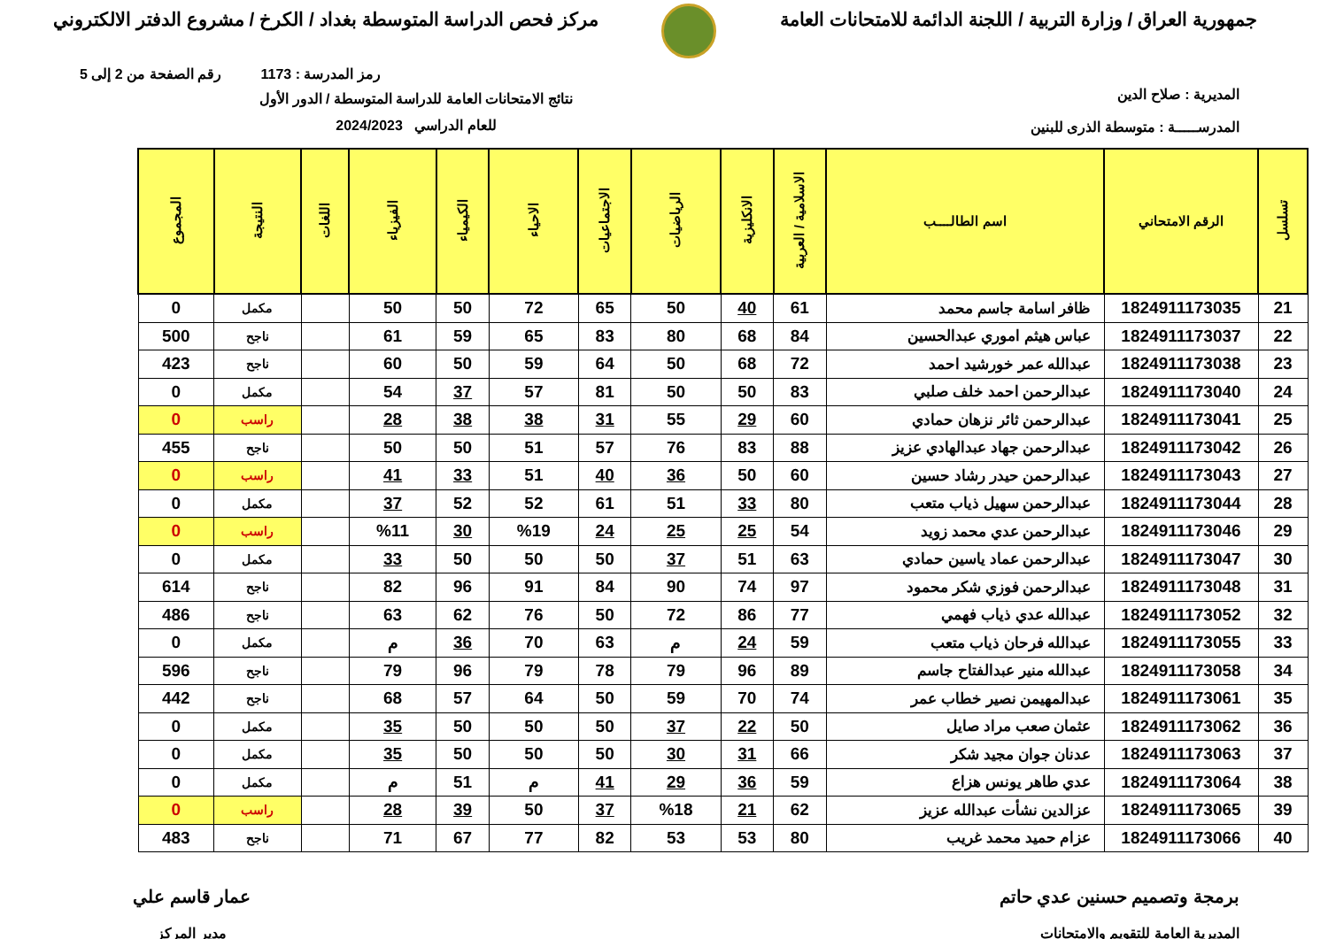جمهورية العراق / وزارة التربية / اللجنة الدائمة للامتحانات العامة
مركز فحص الدراسة المتوسطة بغداد / الكرخ / مشروع الدفتر الالكتروني
رمز المدرسة : 1173 رقم الصفحة من 2 إلى 5
المديرية : صلاح الدين
المدرســـــة : متوسطة الذرى للبنين
نتائج الامتحانات العامة للدراسة المتوسطة / الدور الأول
للعام الدراسي 2024/2023
| تسلسل | الرقم الامتحاني | اسم الطالــــب | الاسلامية / العربية | الانكليزية | الرياضيات | الاجتماعيات | الاحياء | الكيمياء | الفيزياء | اللغات | النتيجة | المجموع |
| --- | --- | --- | --- | --- | --- | --- | --- | --- | --- | --- | --- | --- |
| 21 | 1824911173035 | ظافر اسامة جاسم محمد | 61 | 40 | 50 | 65 | 72 | 50 | 50 | | مكمل | 0 |
| 22 | 1824911173037 | عباس هيثم اموري عبدالحسين | 84 | 68 | 80 | 83 | 65 | 59 | 61 | | ناجح | 500 |
| 23 | 1824911173038 | عبدالله عمر خورشيد احمد | 72 | 68 | 50 | 64 | 59 | 50 | 60 | | ناجح | 423 |
| 24 | 1824911173040 | عبدالرحمن احمد خلف صلبي | 83 | 50 | 50 | 81 | 57 | 37 | 54 | | مكمل | 0 |
| 25 | 1824911173041 | عبدالرحمن ثائر نزهان حمادي | 60 | 29 | 55 | 31 | 38 | 38 | 28 | | راسب | 0 |
| 26 | 1824911173042 | عبدالرحمن جهاد عبدالهادي عزيز | 88 | 83 | 76 | 57 | 51 | 50 | 50 | | ناجح | 455 |
| 27 | 1824911173043 | عبدالرحمن حيدر رشاد حسين | 60 | 50 | 36 | 40 | 51 | 33 | 41 | | راسب | 0 |
| 28 | 1824911173044 | عبدالرحمن سهيل ذياب متعب | 80 | 33 | 51 | 61 | 52 | 52 | 37 | | مكمل | 0 |
| 29 | 1824911173046 | عبدالرحمن عدي محمد زويد | 54 | 25 | 25 | 24 | %19 | 30 | %11 | | راسب | 0 |
| 30 | 1824911173047 | عبدالرحمن عماد ياسين حمادي | 63 | 51 | 37 | 50 | 50 | 50 | 33 | | مكمل | 0 |
| 31 | 1824911173048 | عبدالرحمن فوزي شكر محمود | 97 | 74 | 90 | 84 | 91 | 96 | 82 | | ناجح | 614 |
| 32 | 1824911173052 | عبدالله عدي ذياب فهمي | 77 | 86 | 72 | 50 | 76 | 62 | 63 | | ناجح | 486 |
| 33 | 1824911173055 | عبدالله فرحان ذياب متعب | 59 | 24 | م | 63 | 70 | 36 | م | | مكمل | 0 |
| 34 | 1824911173058 | عبدالله منير عبدالفتاح جاسم | 89 | 96 | 79 | 78 | 79 | 96 | 79 | | ناجح | 596 |
| 35 | 1824911173061 | عبدالمهيمن نصير خطاب عمر | 74 | 70 | 59 | 50 | 64 | 57 | 68 | | ناجح | 442 |
| 36 | 1824911173062 | عثمان صعب مراد صايل | 50 | 22 | 37 | 50 | 50 | 50 | 35 | | مكمل | 0 |
| 37 | 1824911173063 | عدنان جوان مجيد شكر | 66 | 31 | 30 | 50 | 50 | 50 | 35 | | مكمل | 0 |
| 38 | 1824911173064 | عدي طاهر يونس هزاع | 59 | 36 | 29 | 41 | م | 51 | م | | مكمل | 0 |
| 39 | 1824911173065 | عزالدين نشأت عبدالله عزيز | 62 | 21 | %18 | 37 | 50 | 39 | 28 | | راسب | 0 |
| 40 | 1824911173066 | عزام حميد محمد غريب | 80 | 53 | 53 | 82 | 77 | 67 | 71 | | ناجح | 483 |
برمجة وتصميم حسنين عدي حاتم
المديرية العامة للتقويم والامتحانات
عمار قاسم علي
مدير المركز